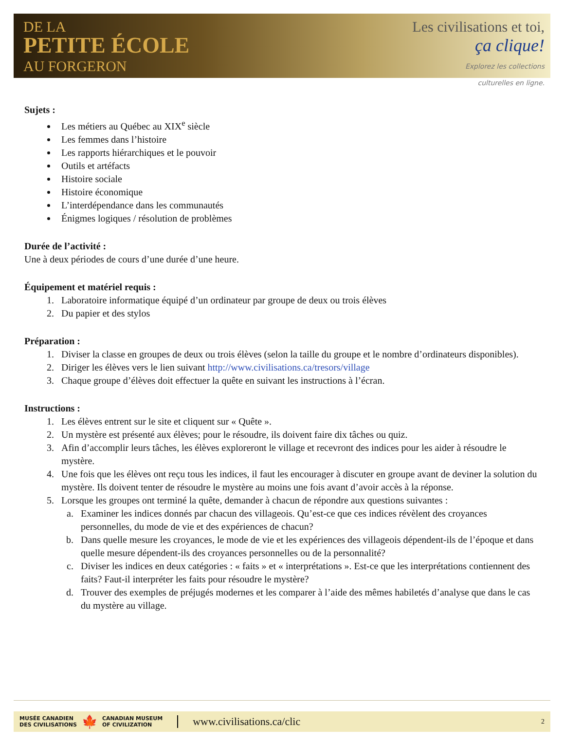DE LA
PETITE ÉCOLE
AU FORGERON
Les civilisations et toi,
ça clique!
Explorez les collections
culturelles en ligne.
Sujets :
Les métiers au Québec au XIX<sup>e</sup> siècle
Les femmes dans l’histoire
Les rapports hiérarchiques et le pouvoir
Outils et artéfacts
Histoire sociale
Histoire économique
L’interdépendance dans les communautés
Énigmes logiques / résolution de problèmes
Durée de l’activité :
Une à deux périodes de cours d’une durée d’une heure.
Équipement et matériel requis :
1. Laboratoire informatique équipé d’un ordinateur par groupe de deux ou trois élèves
2. Du papier et des stylos
Préparation :
1. Diviser la classe en groupes de deux ou trois élèves (selon la taille du groupe et le nombre d’ordinateurs disponibles).
2. Diriger les élèves vers le lien suivant http://www.civilisations.ca/tresors/village
3. Chaque groupe d’élèves doit effectuer la quête en suivant les instructions à l’écran.
Instructions :
1. Les élèves entrent sur le site et cliquent sur « Quête ».
2. Un mystère est présenté aux élèves; pour le résoudre, ils doivent faire dix tâches ou quiz.
3. Afin d’accomplir leurs tâches, les élèves exploreront le village et recevront des indices pour les aider à résoudre le mystère.
4. Une fois que les élèves ont reçu tous les indices, il faut les encourager à discuter en groupe avant de deviner la solution du mystère. Ils doivent tenter de résoudre le mystère au moins une fois avant d’avoir accès à la réponse.
5. Lorsque les groupes ont terminé la quête, demander à chacun de répondre aux questions suivantes :
a. Examiner les indices donnés par chacun des villageois. Qu’est-ce que ces indices révèlent des croyances personnelles, du mode de vie et des expériences de chacun?
b. Dans quelle mesure les croyances, le mode de vie et les expériences des villageois dépendent-ils de l’époque et dans quelle mesure dépendent-ils des croyances personnelles ou de la personnalité?
c. Diviser les indices en deux catégories : « faits » et « interprétations ». Est-ce que les interprétations contiennent des faits? Faut-il interpréter les faits pour résoudre le mystère?
d. Trouver des exemples de préjugés modernes et les comparer à l’aide des mêmes habiletés d’analyse que dans le cas du mystère au village.
MUSÉE CANADIEN
DES CIVILISATIONS 🍁 CANADIAN MUSEUM
OF CIVILIZATION www.civilisations.ca/clic 2